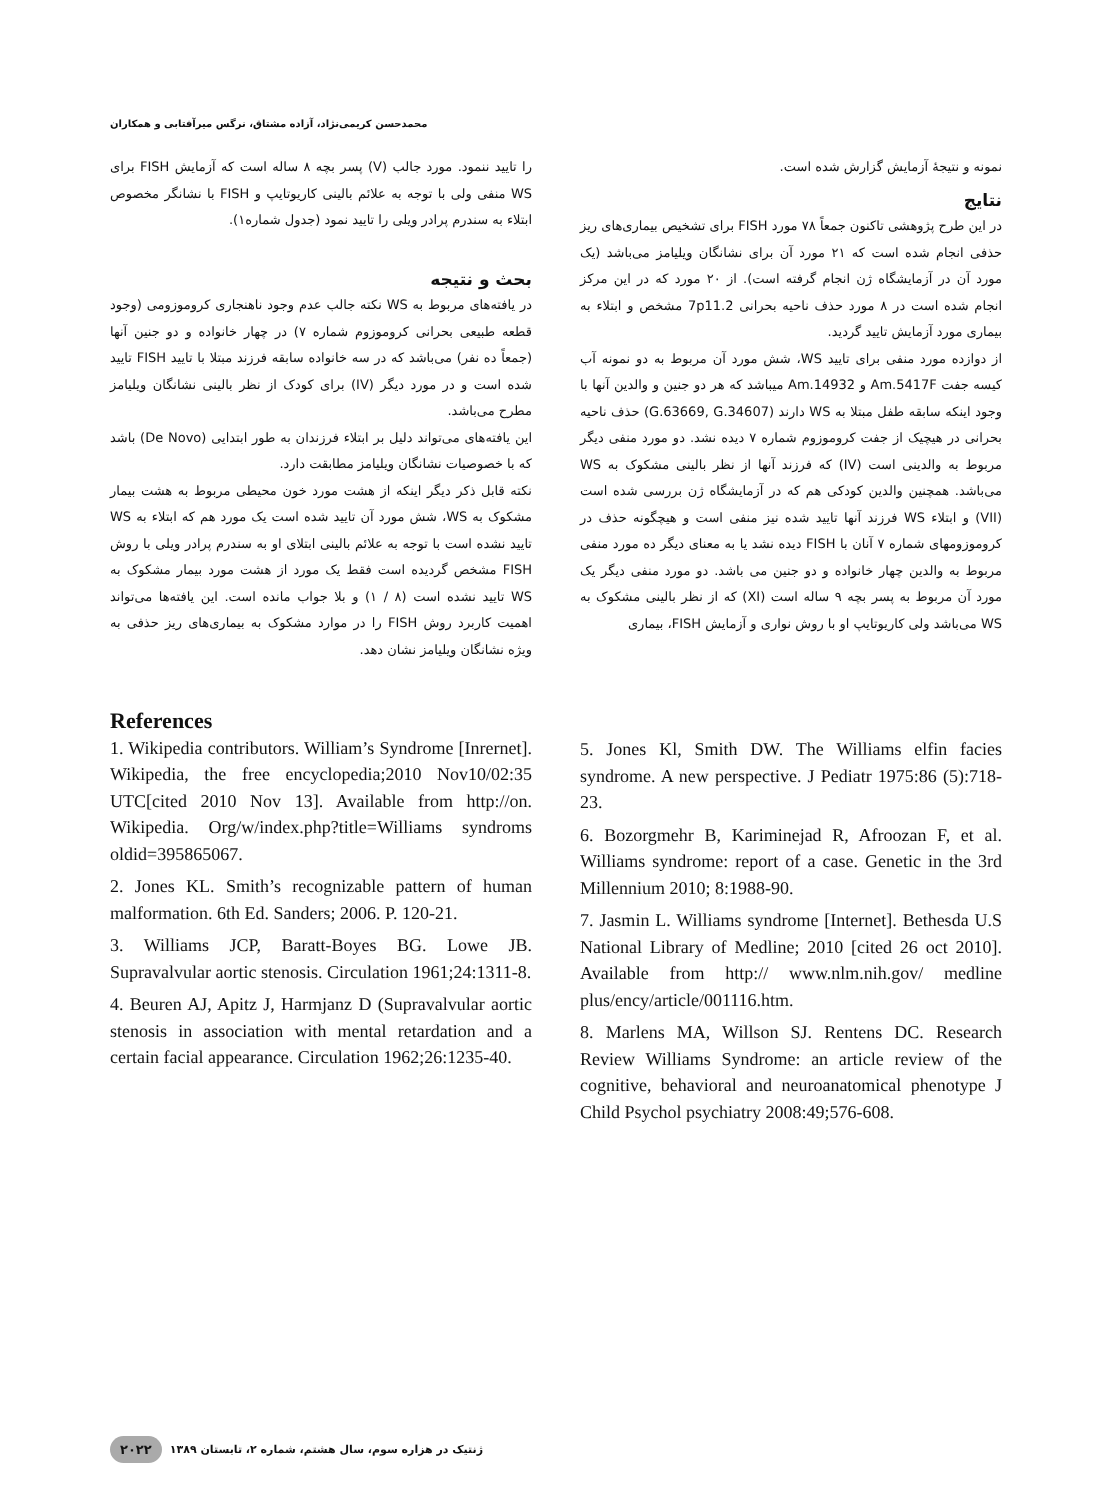محمدحسن کریمی‌نژاد، آزاده مشتاق، نرگس میرآفتابی و همکاران
نمونه و نتیجهٔ آزمایش گزارش شده است.
نتایج
در این طرح پژوهشی تاکنون جمعاً ۷۸ مورد FISH برای تشخیص بیماری‌های ریز حذفی انجام شده است که ۲۱ مورد آن برای نشانگان ویلیامز می‌باشد (یک مورد آن در آزمایشگاه ژن انجام گرفته است). از ۲۰ مورد که در این مرکز انجام شده است در ۸ مورد حذف ناحیه بحرانی 7p11.2 مشخص و ابتلاء به بیماری مورد آزمایش تایید گردید.
از دوازده مورد منفی برای تایید WS، شش مورد آن مربوط به دو نمونه آب کیسه جفت Am.5417F و Am.14932 میباشد که هر دو جنین و والدین آنها با وجود اینکه سابقه طفل مبتلا به WS دارند (G.63669, G.34607) حذف ناحیه بحرانی در هیچیک از جفت کروموزوم شماره ۷ دیده نشد. دو مورد منفی دیگر مربوط به والدینی است (IV) که فرزند آنها از نظر بالینی مشکوک به WS می‌باشد. همچنین والدین کودکی هم که در آزمایشگاه ژن بررسی شده است (VII) و ابتلاء WS فرزند آنها تایید شده نیز منفی است و هیچگونه حذف در کروموزومهای شماره ۷ آنان با FISH دیده نشد یا به معنای دیگر ده مورد منفی مربوط به والدین چهار خانواده و دو جنین می باشد. دو مورد منفی دیگر یک مورد آن مربوط به پسر بچه ۹ ساله است (XI) که از نظر بالینی مشکوک به WS می‌باشد ولی کاریوتایپ او با روش نواری و آزمایش FISH، بیماری
را تایید ننمود. مورد جالب (V) پسر بچه ۸ ساله است که آزمایش FISH برای WS منفی ولی با توجه به علائم بالینی کاریوتایپ و FISH با نشانگر مخصوص ابتلاء به سندرم پرادر ویلی را تایید نمود (جدول شماره۱).
بحث و نتیجه
در یافته‌های مربوط به WS نکته جالب عدم وجود ناهنجاری کروموزومی (وجود قطعه طبیعی بحرانی کروموزوم شماره ۷) در چهار خانواده و دو جنین آنها (جمعاً ده نفر) می‌باشد که در سه خانواده سابقه فرزند مبتلا با تایید FISH تایید شده است و در مورد دیگر (IV) برای کودک از نظر بالینی نشانگان ویلیامز مطرح می‌باشد.
این یافته‌های می‌تواند دلیل بر ابتلاء فرزندان به طور ابتدایی (De Novo) باشد که با خصوصیات نشانگان ویلیامز مطابقت دارد.
نکته قابل ذکر دیگر اینکه از هشت مورد خون محیطی مربوط به هشت بیمار مشکوک به WS، شش مورد آن تایید شده است یک مورد هم که ابتلاء به WS تایید نشده است با توجه به علائم بالینی ابتلای او به سندرم پرادر ویلی با روش FISH مشخص گردیده است فقط یک مورد از هشت مورد بیمار مشکوک به WS تایید نشده است (۸ / ۱) و بلا جواب مانده است. این یافته‌ها می‌تواند اهمیت کاربرد روش FISH را در موارد مشکوک به بیماری‌های ریز حذفی به ویژه نشانگان ویلیامز نشان دهد.
References
1. Wikipedia contributors. William’s Syndrome [Inrernet]. Wikipedia, the free encyclopedia;2010 Nov10/02:35 UTC[cited 2010 Nov 13]. Available from http://on. Wikipedia. Org/w/index.php?title=Williams syndroms oldid=395865067.
2. Jones KL. Smith’s recognizable pattern of human malformation. 6th Ed. Sanders; 2006. P. 120-21.
3. Williams JCP, Baratt-Boyes BG. Lowe JB. Supravalvular aortic stenosis. Circulation 1961;24:1311-8.
4. Beuren AJ, Apitz J, Harmjanz D (Supravalvular aortic stenosis in association with mental retardation and a certain facial appearance. Circulation 1962;26:1235-40.
5. Jones Kl, Smith DW. The Williams elfin facies syndrome. A new perspective. J Pediatr 1975:86 (5):718-23.
6. Bozorgmehr B, Kariminejad R, Afroozan F, et al. Williams syndrome: report of a case. Genetic in the 3rd Millennium 2010; 8:1988-90.
7. Jasmin L. Williams syndrome [Internet]. Bethesda U.S National Library of Medline; 2010 [cited 26 oct 2010]. Available from http:// www.nlm.nih.gov/ medline plus/ency/article/001116.htm.
8. Marlens MA, Willson SJ. Rentens DC. Research Review Williams Syndrome: an article review of the cognitive, behavioral and neuroanatomical phenotype J Child Psychol psychiatry 2008:49;576-608.
۲۰۲۲ ژنتیک در هزاره سوم، سال هشتم، شماره ۲، تابستان ۱۳۸۹